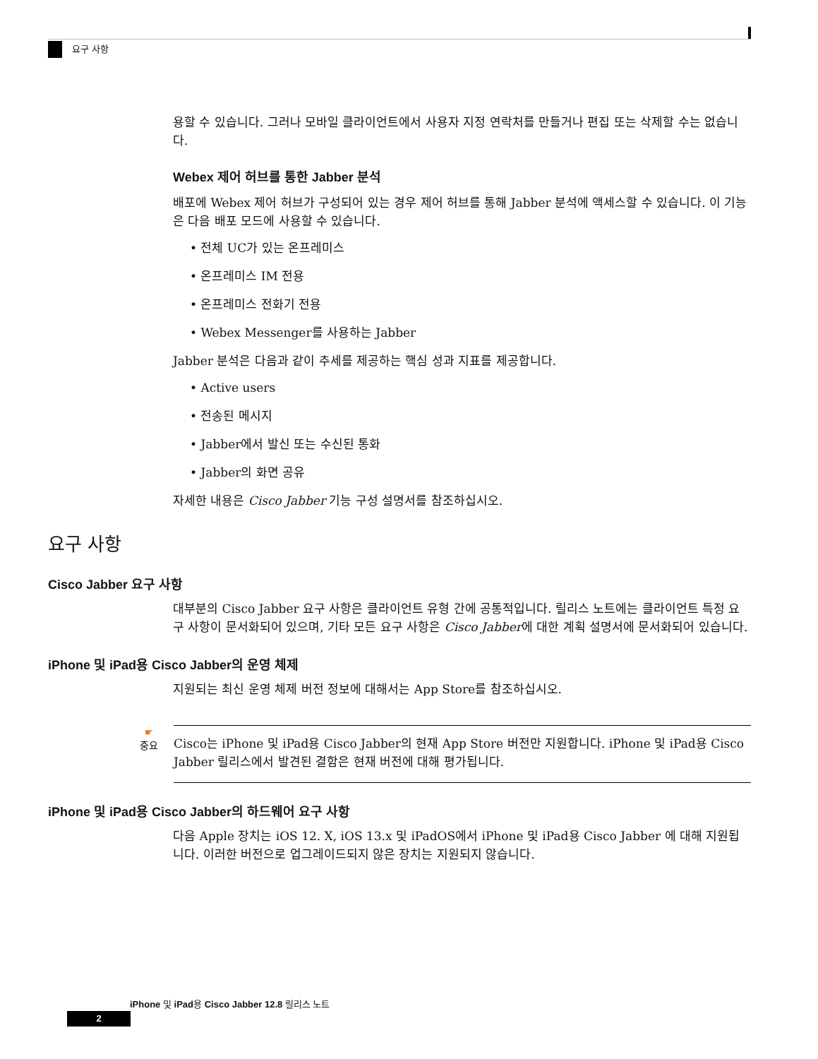요구 사항
용할 수 있습니다. 그러나 모바일 클라이언트에서 사용자 지정 연락처를 만들거나 편집 또는 삭제할 수는 없습니다.
Webex 제어 허브를 통한 Jabber 분석
배포에 Webex 제어 허브가 구성되어 있는 경우 제어 허브를 통해 Jabber 분석에 액세스할 수 있습니다. 이 기능은 다음 배포 모드에 사용할 수 있습니다.
• 전체 UC가 있는 온프레미스
• 온프레미스 IM 전용
• 온프레미스 전화기 전용
• Webex Messenger를 사용하는 Jabber
Jabber 분석은 다음과 같이 추세를 제공하는 핵심 성과 지표를 제공합니다.
• Active users
• 전송된 메시지
• Jabber에서 발신 또는 수신된 통화
• Jabber의 화면 공유
자세한 내용은 Cisco Jabber 기능 구성 설명서를 참조하십시오.
요구 사항
Cisco Jabber 요구 사항
대부분의 Cisco Jabber 요구 사항은 클라이언트 유형 간에 공통적입니다. 릴리스 노트에는 클라이언트 특정 요구 사항이 문서화되어 있으며, 기타 모든 요구 사항은 Cisco Jabber에 대한 계획 설명서에 문서화되어 있습니다.
iPhone 및 iPad용 Cisco Jabber의 운영 체제
지원되는 최신 운영 체제 버전 정보에 대해서는 App Store를 참조하십시오.
☛
중요
Cisco는 iPhone 및 iPad용 Cisco Jabber의 현재 App Store 버전만 지원합니다. iPhone 및 iPad용 Cisco Jabber 릴리스에서 발견된 결함은 현재 버전에 대해 평가됩니다.
iPhone 및 iPad용 Cisco Jabber의 하드웨어 요구 사항
다음 Apple 장치는 iOS 12. X, iOS 13.x 및 iPadOS에서 iPhone 및 iPad용 Cisco Jabber 에 대해 지원됩니다. 이러한 버전으로 업그레이드되지 않은 장치는 지원되지 않습니다.
iPhone 및 iPad용 Cisco Jabber 12.8 릴리스 노트
2